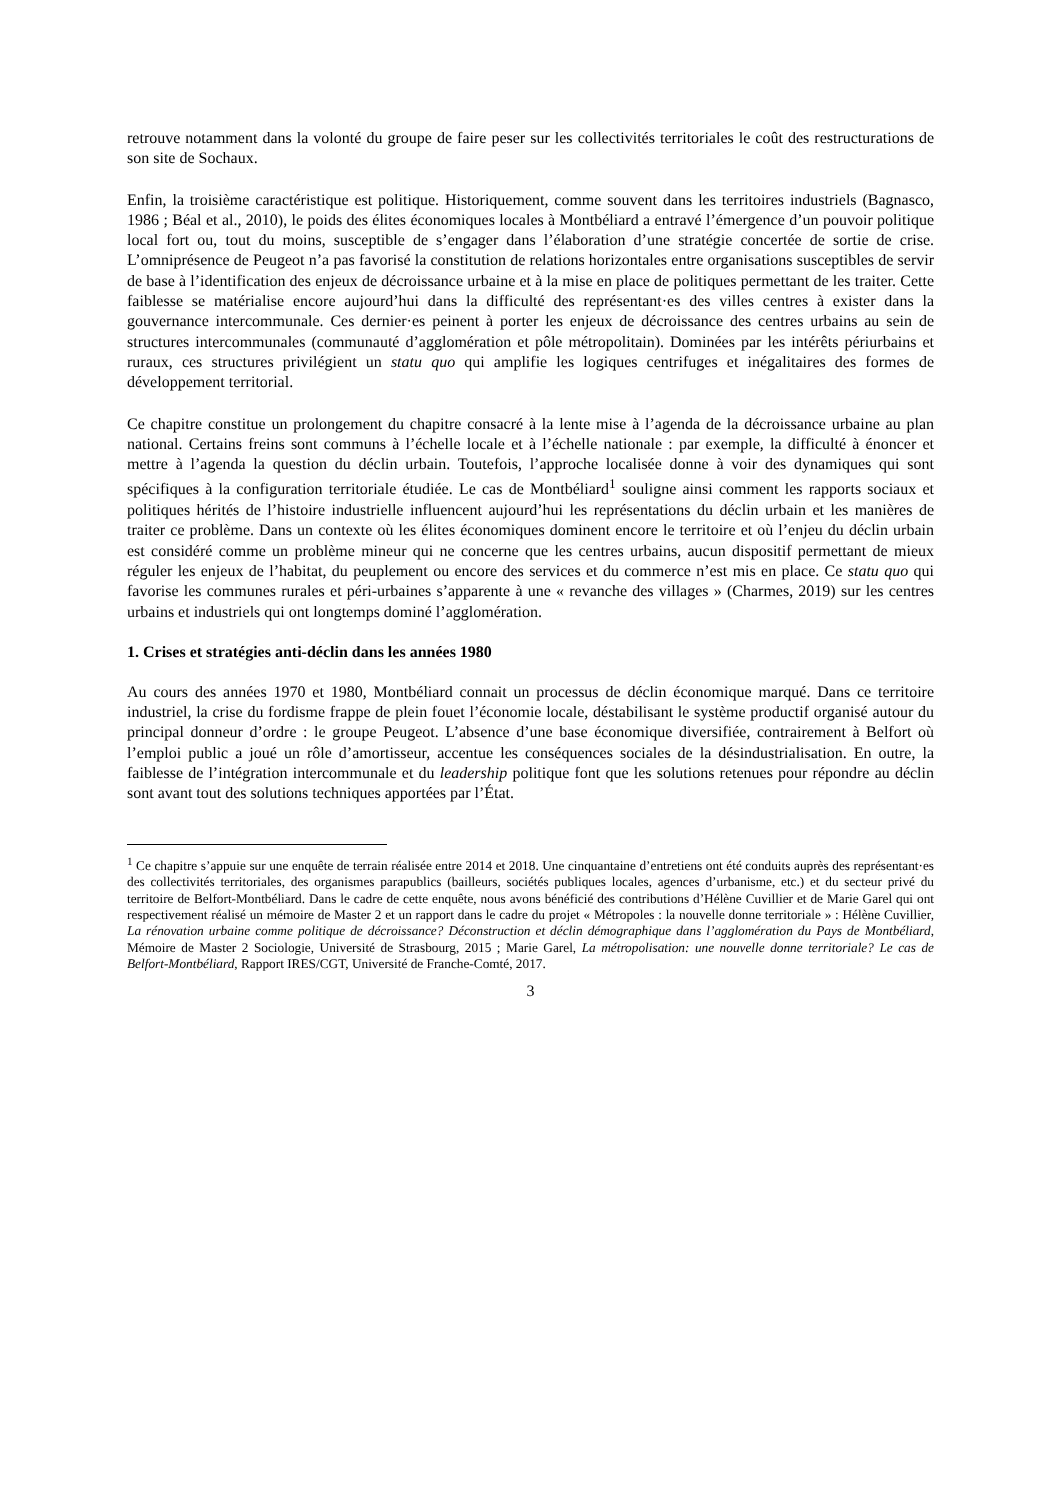retrouve notamment dans la volonté du groupe de faire peser sur les collectivités territoriales le coût des restructurations de son site de Sochaux.
Enfin, la troisième caractéristique est politique. Historiquement, comme souvent dans les territoires industriels (Bagnasco, 1986 ; Béal et al., 2010), le poids des élites économiques locales à Montbéliard a entravé l’émergence d’un pouvoir politique local fort ou, tout du moins, susceptible de s’engager dans l’élaboration d’une stratégie concertée de sortie de crise. L’omniprésence de Peugeot n’a pas favorisé la constitution de relations horizontales entre organisations susceptibles de servir de base à l’identification des enjeux de décroissance urbaine et à la mise en place de politiques permettant de les traiter. Cette faiblesse se matérialise encore aujourd’hui dans la difficulté des représentant·es des villes centres à exister dans la gouvernance intercommunale. Ces dernier·es peinent à porter les enjeux de décroissance des centres urbains au sein de structures intercommunales (communauté d’agglomération et pôle métropolitain). Dominées par les intérêts périurbains et ruraux, ces structures privilégient un statu quo qui amplifie les logiques centrifuges et inégalitaires des formes de développement territorial.
Ce chapitre constitue un prolongement du chapitre consacré à la lente mise à l’agenda de la décroissance urbaine au plan national. Certains freins sont communs à l’échelle locale et à l’échelle nationale : par exemple, la difficulté à énoncer et mettre à l’agenda la question du déclin urbain. Toutefois, l’approche localisée donne à voir des dynamiques qui sont spécifiques à la configuration territoriale étudiée. Le cas de Montbéliard<sup>1</sup> souligne ainsi comment les rapports sociaux et politiques hérités de l’histoire industrielle influencent aujourd’hui les représentations du déclin urbain et les manières de traiter ce problème. Dans un contexte où les élites économiques dominent encore le territoire et où l’enjeu du déclin urbain est considéré comme un problème mineur qui ne concerne que les centres urbains, aucun dispositif permettant de mieux réguler les enjeux de l’habitat, du peuplement ou encore des services et du commerce n’est mis en place. Ce statu quo qui favorise les communes rurales et péri-urbaines s’apparente à une « revanche des villages » (Charmes, 2019) sur les centres urbains et industriels qui ont longtemps dominé l’agglomération.
1. Crises et stratégies anti-déclin dans les années 1980
Au cours des années 1970 et 1980, Montbéliard connait un processus de déclin économique marqué. Dans ce territoire industriel, la crise du fordisme frappe de plein fouet l’économie locale, déstabilisant le système productif organisé autour du principal donneur d’ordre : le groupe Peugeot. L’absence d’une base économique diversifiée, contrairement à Belfort où l’emploi public a joué un rôle d’amortisseur, accentue les conséquences sociales de la désindustrialisation. En outre, la faiblesse de l’intégration intercommunale et du leadership politique font que les solutions retenues pour répondre au déclin sont avant tout des solutions techniques apportées par l’État.
<sup>1</sup> Ce chapitre s’appuie sur une enquête de terrain réalisée entre 2014 et 2018. Une cinquantaine d’entretiens ont été conduits auprès des représentant·es des collectivités territoriales, des organismes parapublics (bailleurs, sociétés publiques locales, agences d’urbanisme, etc.) et du secteur privé du territoire de Belfort-Montbéliard. Dans le cadre de cette enquête, nous avons bénéficié des contributions d’Hélène Cuvillier et de Marie Garel qui ont respectivement réalisé un mémoire de Master 2 et un rapport dans le cadre du projet « Métropoles : la nouvelle donne territoriale » : Hélène Cuvillier, La rénovation urbaine comme politique de décroissance? Déconstruction et déclin démographique dans l’agglomération du Pays de Montbéliard, Mémoire de Master 2 Sociologie, Université de Strasbourg, 2015 ; Marie Garel, La métropolisation: une nouvelle donne territoriale? Le cas de Belfort-Montbéliard, Rapport IRES/CGT, Université de Franche-Comté, 2017.
3